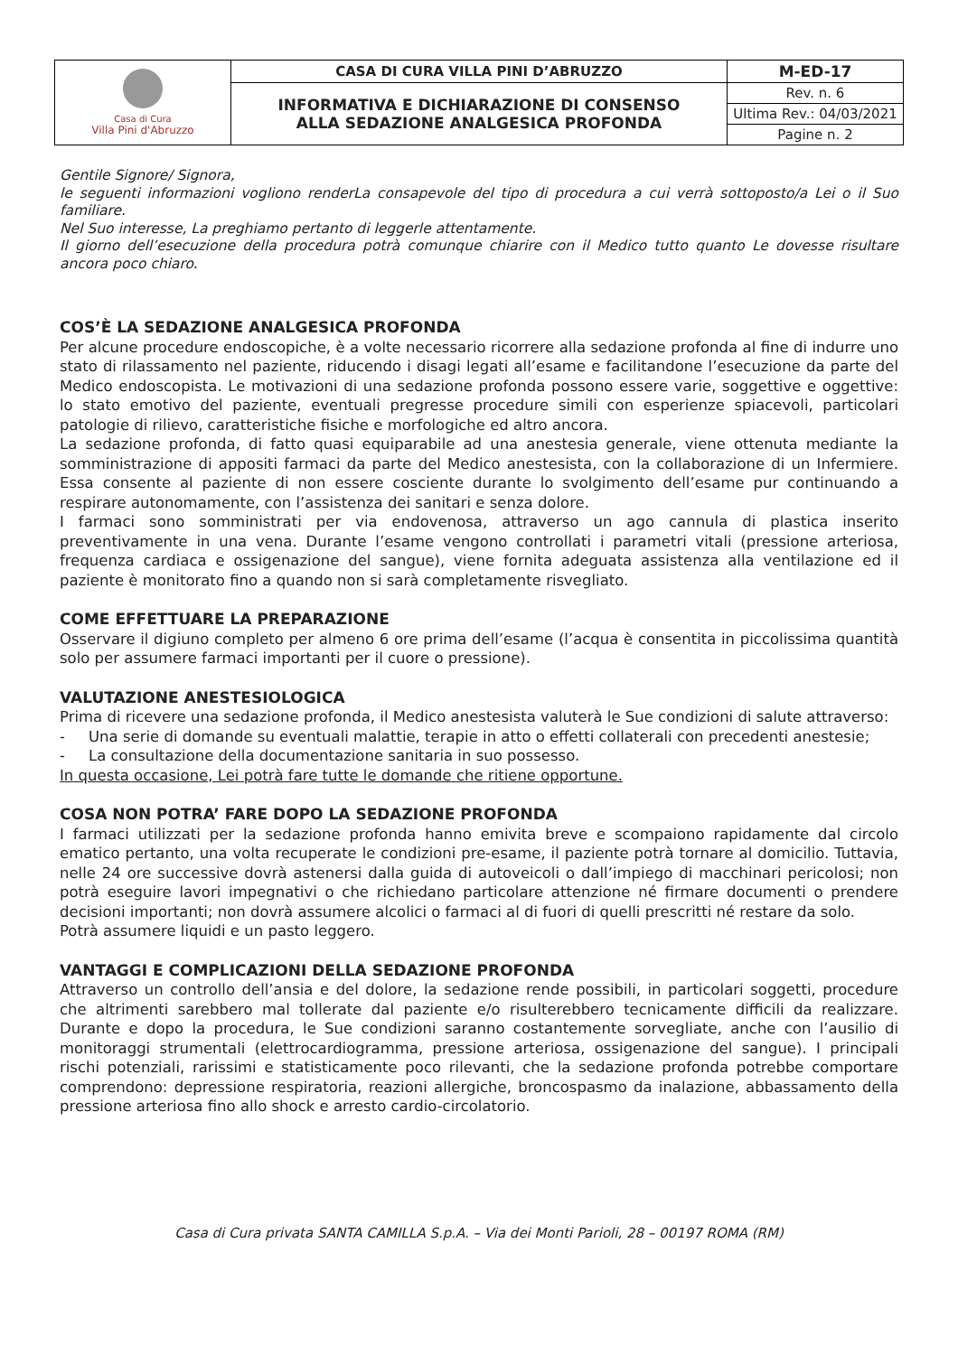| Casa di Cura Villa Pini d'Abruzzo | CASA DI CURA VILLA PINI D’ABRUZZO | M-ED-17 |
| | INFORMATIVA E DICHIARAZIONE DI CONSENSO ALLA SEDAZIONE ANALGESICA PROFONDA | Rev. n. 6 |
| | | Ultima Rev.: 04/03/2021 |
| | | Pagine n. 2 |
Gentile Signore/ Signora,
le seguenti informazioni vogliono renderLa consapevole del tipo di procedura a cui verrà sottoposto/a Lei o il Suo familiare.
Nel Suo interesse, La preghiamo pertanto di leggerle attentamente.
Il giorno dell’esecuzione della procedura potrà comunque chiarire con il Medico tutto quanto Le dovesse risultare ancora poco chiaro.
COS’È LA SEDAZIONE ANALGESICA PROFONDA
Per alcune procedure endoscopiche, è a volte necessario ricorrere alla sedazione profonda al fine di indurre uno stato di rilassamento nel paziente, riducendo i disagi legati all’esame e facilitandone l’esecuzione da parte del Medico endoscopista. Le motivazioni di una sedazione profonda possono essere varie, soggettive e oggettive: lo stato emotivo del paziente, eventuali pregresse procedure simili con esperienze spiacevoli, particolari patologie di rilievo, caratteristiche fisiche e morfologiche ed altro ancora.
La sedazione profonda, di fatto quasi equiparabile ad una anestesia generale, viene ottenuta mediante la somministrazione di appositi farmaci da parte del Medico anestesista, con la collaborazione di un Infermiere. Essa consente al paziente di non essere cosciente durante lo svolgimento dell’esame pur continuando a respirare autonomamente, con l’assistenza dei sanitari e senza dolore.
I farmaci sono somministrati per via endovenosa, attraverso un ago cannula di plastica inserito preventivamente in una vena. Durante l’esame vengono controllati i parametri vitali (pressione arteriosa, frequenza cardiaca e ossigenazione del sangue), viene fornita adeguata assistenza alla ventilazione ed il paziente è monitorato fino a quando non si sarà completamente risvegliato.
COME EFFETTUARE LA PREPARAZIONE
Osservare il digiuno completo per almeno 6 ore prima dell’esame (l’acqua è consentita in piccolissima quantità solo per assumere farmaci importanti per il cuore o pressione).
VALUTAZIONE ANESTESIOLOGICA
Prima di ricevere una sedazione profonda, il Medico anestesista valuterà le Sue condizioni di salute attraverso:
- Una serie di domande su eventuali malattie, terapie in atto o effetti collaterali con precedenti anestesie;
- La consultazione della documentazione sanitaria in suo possesso.
In questa occasione, Lei potrà fare tutte le domande che ritiene opportune.
COSA NON POTRA’ FARE DOPO LA SEDAZIONE PROFONDA
I farmaci utilizzati per la sedazione profonda hanno emivita breve e scompaiono rapidamente dal circolo ematico pertanto, una volta recuperate le condizioni pre-esame, il paziente potrà tornare al domicilio. Tuttavia, nelle 24 ore successive dovrà astenersi dalla guida di autoveicoli o dall’impiego di macchinari pericolosi; non potrà eseguire lavori impegnativi o che richiedano particolare attenzione né firmare documenti o prendere decisioni importanti; non dovrà assumere alcolici o farmaci al di fuori di quelli prescritti né restare da solo.
Potrà assumere liquidi e un pasto leggero.
VANTAGGI E COMPLICAZIONI DELLA SEDAZIONE PROFONDA
Attraverso un controllo dell’ansia e del dolore, la sedazione rende possibili, in particolari soggetti, procedure che altrimenti sarebbero mal tollerate dal paziente e/o risulterebbero tecnicamente difficili da realizzare. Durante e dopo la procedura, le Sue condizioni saranno costantemente sorvegliate, anche con l’ausilio di monitoraggi strumentali (elettrocardiogramma, pressione arteriosa, ossigenazione del sangue). I principali rischi potenziali, rarissimi e statisticamente poco rilevanti, che la sedazione profonda potrebbe comportare comprendono: depressione respiratoria, reazioni allergiche, broncospasmo da inalazione, abbassamento della pressione arteriosa fino allo shock e arresto cardio-circolatorio.
Casa di Cura privata SANTA CAMILLA S.p.A. – Via dei Monti Parioli, 28 – 00197 ROMA (RM)